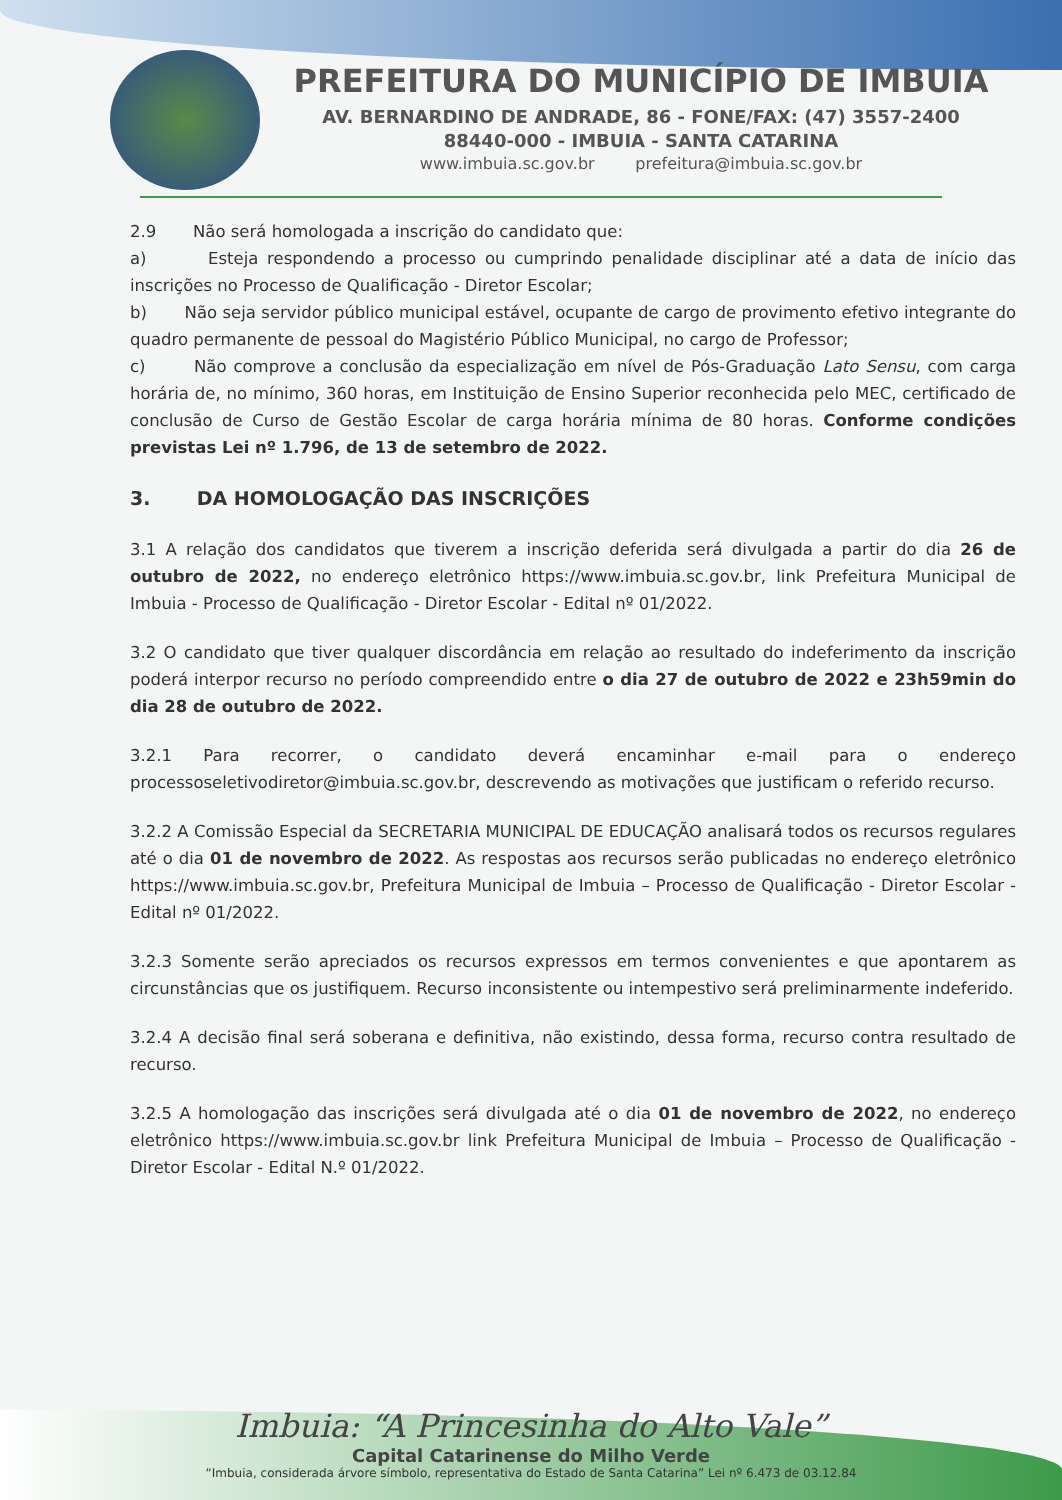PREFEITURA DO MUNICÍPIO DE IMBUIA
AV. BERNARDINO DE ANDRADE, 86 - FONE/FAX: (47) 3557-2400
88440-000 - IMBUIA - SANTA CATARINA
www.imbuia.sc.gov.br prefeitura@imbuia.sc.gov.br
2.9 Não será homologada a inscrição do candidato que:
a) Esteja respondendo a processo ou cumprindo penalidade disciplinar até a data de início das inscrições no Processo de Qualificação - Diretor Escolar;
b) Não seja servidor público municipal estável, ocupante de cargo de provimento efetivo integrante do quadro permanente de pessoal do Magistério Público Municipal, no cargo de Professor;
c) Não comprove a conclusão da especialização em nível de Pós-Graduação Lato Sensu, com carga horária de, no mínimo, 360 horas, em Instituição de Ensino Superior reconhecida pelo MEC, certificado de conclusão de Curso de Gestão Escolar de carga horária mínima de 80 horas. Conforme condições previstas Lei nº 1.796, de 13 de setembro de 2022.
3. DA HOMOLOGAÇÃO DAS INSCRIÇÕES
3.1 A relação dos candidatos que tiverem a inscrição deferida será divulgada a partir do dia 26 de outubro de 2022, no endereço eletrônico https://www.imbuia.sc.gov.br, link Prefeitura Municipal de Imbuia - Processo de Qualificação - Diretor Escolar - Edital nº 01/2022.
3.2 O candidato que tiver qualquer discordância em relação ao resultado do indeferimento da inscrição poderá interpor recurso no período compreendido entre o dia 27 de outubro de 2022 e 23h59min do dia 28 de outubro de 2022.
3.2.1 Para recorrer, o candidato deverá encaminhar e-mail para o endereço processoseletivodiretor@imbuia.sc.gov.br, descrevendo as motivações que justificam o referido recurso.
3.2.2 A Comissão Especial da SECRETARIA MUNICIPAL DE EDUCAÇÃO analisará todos os recursos regulares até o dia 01 de novembro de 2022. As respostas aos recursos serão publicadas no endereço eletrônico https://www.imbuia.sc.gov.br, Prefeitura Municipal de Imbuia – Processo de Qualificação - Diretor Escolar - Edital nº 01/2022.
3.2.3 Somente serão apreciados os recursos expressos em termos convenientes e que apontarem as circunstâncias que os justifiquem. Recurso inconsistente ou intempestivo será preliminarmente indeferido.
3.2.4 A decisão final será soberana e definitiva, não existindo, dessa forma, recurso contra resultado de recurso.
3.2.5 A homologação das inscrições será divulgada até o dia 01 de novembro de 2022, no endereço eletrônico https://www.imbuia.sc.gov.br link Prefeitura Municipal de Imbuia – Processo de Qualificação - Diretor Escolar - Edital N.º 01/2022.
Imbuia: “A Princesinha do Alto Vale”
Capital Catarinense do Milho Verde
“Imbuia, considerada árvore símbolo, representativa do Estado de Santa Catarina” Lei nº 6.473 de 03.12.84